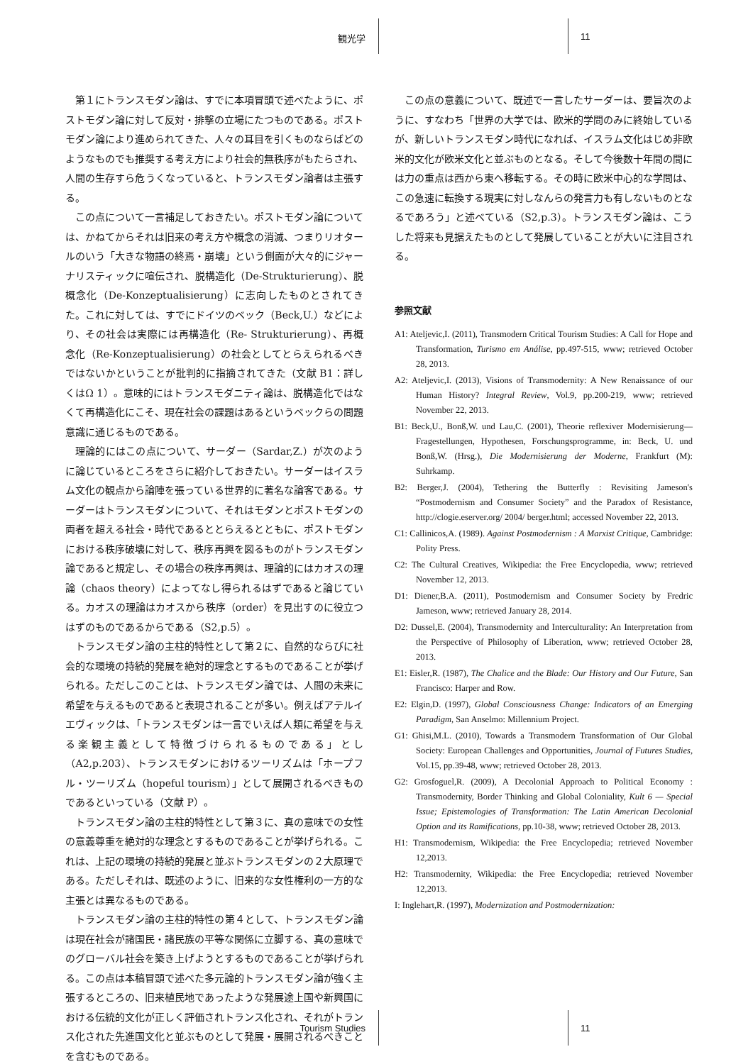観光学 11
第１にトランスモダン論は、すでに本項冒頭で述べたように、ポストモダン論に対して反対・排撃の立場にたつものである。ポストモダン論により進められてきた、人々の耳目を引くものならばどのようなものでも推奨する考え方により社会的無秩序がもたらされ、人間の生存すら危うくなっていると、トランスモダン論者は主張する。
この点について一言補足しておきたい。ポストモダン論については、かねてからそれは旧来の考え方や概念の消滅、つまりリオタールのいう「大きな物語の終焉・崩壊」という側面が大々的にジャーナリスティックに喧伝され、脱構造化（De-Strukturierung）、脱概念化（De-Konzeptualisierung）に志向したものとされてきた。これに対しては、すでにドイツのベック（Beck,U.）などにより、その社会は実際には再構造化（Re- Strukturierung）、再概念化（Re-Konzeptualisierung）の社会としてとらえられるべきではないかということが批判的に指摘されてきた（文献 B1：詳しくはΩ 1）。意味的にはトランスモダニティ論は、脱構造化ではなくて再構造化にこそ、現在社会の課題はあるというベックらの問題意識に通じるものである。
理論的にはこの点について、サーダー（Sardar,Z.）が次のように論じているところをさらに紹介しておきたい。サーダーはイスラム文化の観点から論陣を張っている世界的に著名な論客である。サーダーはトランスモダンについて、それはモダンとポストモダンの両者を超える社会・時代であるととらえるとともに、ポストモダンにおける秩序破壊に対して、秩序再興を図るものがトランスモダン論であると規定し、その場合の秩序再興は、理論的にはカオスの理論（chaos theory）によってなし得られるはずであると論じている。カオスの理論はカオスから秩序（order）を見出すのに役立つはずのものであるからである（S2,p.5）。
トランスモダン論の主柱的特性として第２に、自然的ならびに社会的な環境の持続的発展を絶対的理念とするものであることが挙げられる。ただしこのことは、トランスモダン論では、人間の未来に希望を与えるものであると表現されることが多い。例えばアテルイエヴィックは、「トランスモダンは一言でいえば人類に希望を与える楽観主義として特徴づけられるものである」とし（A2,p.203）、トランスモダンにおけるツーリズムは「ホープフル・ツーリズム（hopeful tourism）」として展開されるべきものであるといっている（文献 P）。
トランスモダン論の主柱的特性として第３に、真の意味での女性の意義尊重を絶対的な理念とするものであることが挙げられる。これは、上記の環境の持続的発展と並ぶトランスモダンの２大原理である。ただしそれは、既述のように、旧来的な女性権利の一方的な主張とは異なるものである。
トランスモダン論の主柱的特性の第４として、トランスモダン論は現在社会が諸国民・諸民族の平等な関係に立脚する、真の意味でのグローバル社会を築き上げようとするものであることが挙げられる。この点は本稿冒頭で述べた多元論的トランスモダン論が強く主張するところの、旧来植民地であったような発展途上国や新興国における伝統的文化が正しく評価されトランス化され、それがトランス化された先進国文化と並ぶものとして発展・展開されるべきことを含むものである。
この点の意義について、既述で一言したサーダーは、要旨次のように、すなわち「世界の大学では、欧米的学問のみに終始しているが、新しいトランスモダン時代になれば、イスラム文化はじめ非欧米的文化が欧米文化と並ぶものとなる。そして今後数十年間の間には力の重点は西から東へ移転する。その時に欧米中心的な学問は、この急速に転換する現実に対しなんらの発言力も有しないものとなるであろう」と述べている（S2,p.3）。トランスモダン論は、こうした将来も見据えたものとして発展していることが大いに注目される。
参照文献
A1: Ateljevic,I. (2011), Transmodern Critical Tourism Studies: A Call for Hope and Transformation, Turismo em Análise, pp.497-515, www; retrieved October 28, 2013.
A2: Ateljevic,I. (2013), Visions of Transmodernity: A New Renaissance of our Human History? Integral Review, Vol.9, pp.200-219, www; retrieved November 22, 2013.
B1: Beck,U., Bonß,W. und Lau,C. (2001), Theorie reflexiver Modernisierung— Fragestellungen, Hypothesen, Forschungsprogramme, in: Beck, U. und Bonß,W. (Hrsg.), Die Modernisierung der Moderne, Frankfurt (M): Suhrkamp.
B2: Berger,J. (2004), Tethering the Butterfly : Revisiting Jameson's “Postmodernism and Consumer Society” and the Paradox of Resistance, http://clogie.eserver.org/ 2004/ berger.html; accessed November 22, 2013.
C1: Callinicos,A. (1989). Against Postmodernism : A Marxist Critique, Cambridge: Polity Press.
C2: The Cultural Creatives, Wikipedia: the Free Encyclopedia, www; retrieved November 12, 2013.
D1: Diener,B.A. (2011), Postmodernism and Consumer Society by Fredric Jameson, www; retrieved January 28, 2014.
D2: Dussel,E. (2004), Transmodernity and Interculturality: An Interpretation from the Perspective of Philosophy of Liberation, www; retrieved October 28, 2013.
E1: Eisler,R. (1987), The Chalice and the Blade: Our History and Our Future, San Francisco: Harper and Row.
E2: Elgin,D. (1997), Global Consciousness Change: Indicators of an Emerging Paradigm, San Anselmo: Millennium Project.
G1: Ghisi,M.L. (2010), Towards a Transmodern Transformation of Our Global Society: European Challenges and Opportunities, Journal of Futures Studies, Vol.15, pp.39-48, www; retrieved October 28, 2013.
G2: Grosfoguel,R. (2009), A Decolonial Approach to Political Economy : Transmodernity, Border Thinking and Global Coloniality, Kult 6 — Special Issue; Epistemologies of Transformation: The Latin American Decolonial Option and its Ramifications, pp.10-38, www; retrieved October 28, 2013.
H1: Transmodernism, Wikipedia: the Free Encyclopedia; retrieved November 12,2013.
H2: Transmodernity, Wikipedia: the Free Encyclopedia; retrieved November 12,2013.
I: Inglehart,R. (1997), Modernization and Postmodernization:
Tourism Studies 11